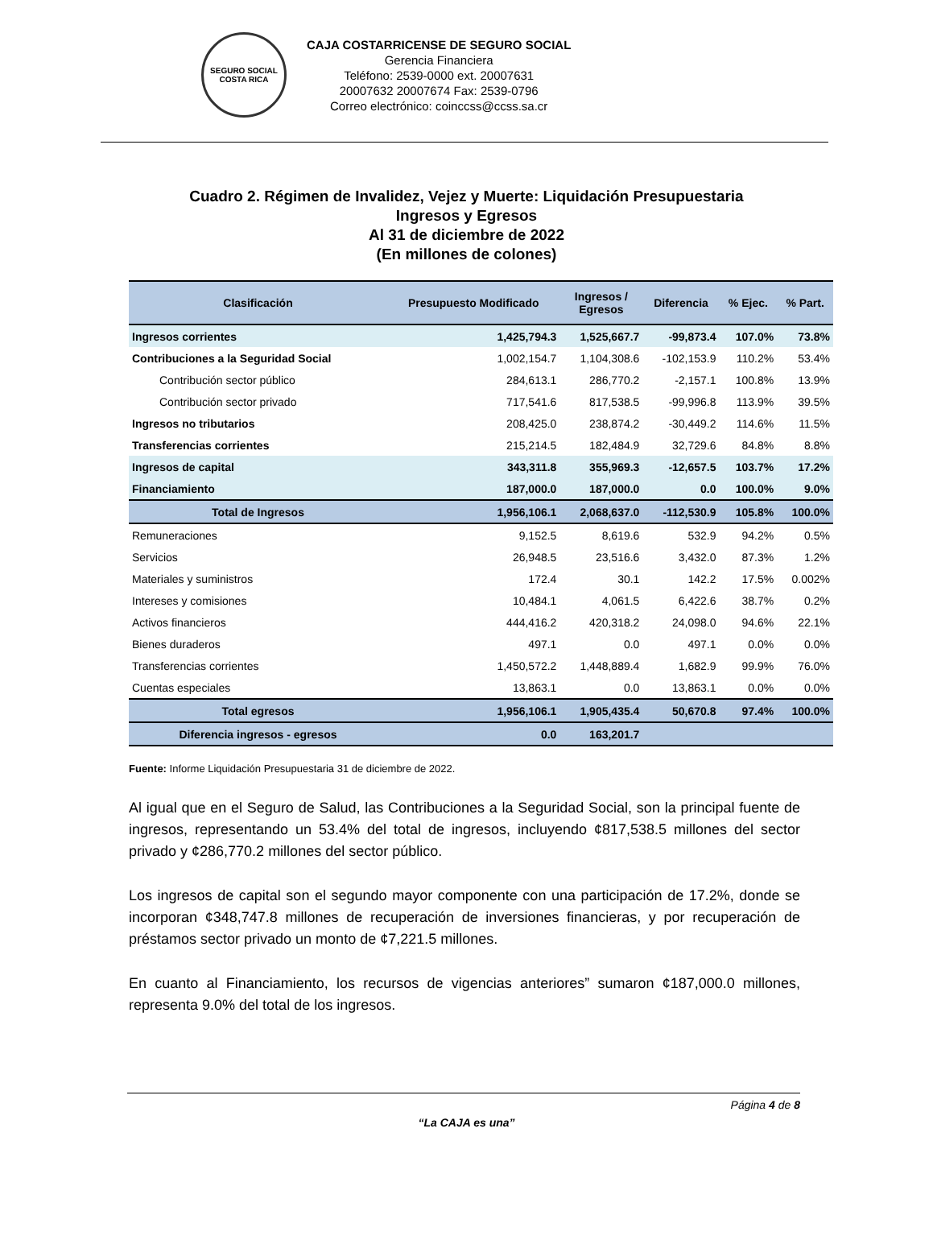SEGURO SOCIAL
COSTA RICA
CAJA COSTARRICENSE DE SEGURO SOCIAL
Gerencia Financiera
Teléfono: 2539-0000 ext. 20007631
20007632 20007674 Fax: 2539-0796
Correo electrónico: coinccss@ccss.sa.cr
Cuadro 2. Régimen de Invalidez, Vejez y Muerte: Liquidación Presupuestaria
Ingresos y Egresos
Al 31 de diciembre de 2022
(En millones de colones)
| Clasificación | Presupuesto Modificado | Ingresos / Egresos | Diferencia | % Ejec. | % Part. |
| --- | --- | --- | --- | --- | --- |
| Ingresos corrientes | 1,425,794.3 | 1,525,667.7 | -99,873.4 | 107.0% | 73.8% |
| Contribuciones a la Seguridad Social | 1,002,154.7 | 1,104,308.6 | -102,153.9 | 110.2% | 53.4% |
| Contribución sector público | 284,613.1 | 286,770.2 | -2,157.1 | 100.8% | 13.9% |
| Contribución sector privado | 717,541.6 | 817,538.5 | -99,996.8 | 113.9% | 39.5% |
| Ingresos no tributarios | 208,425.0 | 238,874.2 | -30,449.2 | 114.6% | 11.5% |
| Transferencias corrientes | 215,214.5 | 182,484.9 | 32,729.6 | 84.8% | 8.8% |
| Ingresos de capital | 343,311.8 | 355,969.3 | -12,657.5 | 103.7% | 17.2% |
| Financiamiento | 187,000.0 | 187,000.0 | 0.0 | 100.0% | 9.0% |
| Total de Ingresos | 1,956,106.1 | 2,068,637.0 | -112,530.9 | 105.8% | 100.0% |
| Remuneraciones | 9,152.5 | 8,619.6 | 532.9 | 94.2% | 0.5% |
| Servicios | 26,948.5 | 23,516.6 | 3,432.0 | 87.3% | 1.2% |
| Materiales y suministros | 172.4 | 30.1 | 142.2 | 17.5% | 0.002% |
| Intereses y comisiones | 10,484.1 | 4,061.5 | 6,422.6 | 38.7% | 0.2% |
| Activos financieros | 444,416.2 | 420,318.2 | 24,098.0 | 94.6% | 22.1% |
| Bienes duraderos | 497.1 | 0.0 | 497.1 | 0.0% | 0.0% |
| Transferencias corrientes | 1,450,572.2 | 1,448,889.4 | 1,682.9 | 99.9% | 76.0% |
| Cuentas especiales | 13,863.1 | 0.0 | 13,863.1 | 0.0% | 0.0% |
| Total egresos | 1,956,106.1 | 1,905,435.4 | 50,670.8 | 97.4% | 100.0% |
| Diferencia ingresos - egresos | 0.0 | 163,201.7 | | | |
Fuente: Informe Liquidación Presupuestaria 31 de diciembre de 2022.
Al igual que en el Seguro de Salud, las Contribuciones a la Seguridad Social, son la principal fuente de ingresos, representando un 53.4% del total de ingresos, incluyendo ¢817,538.5 millones del sector privado y ¢286,770.2 millones del sector público.
Los ingresos de capital son el segundo mayor componente con una participación de 17.2%, donde se incorporan ¢348,747.8 millones de recuperación de inversiones financieras, y por recuperación de préstamos sector privado un monto de ¢7,221.5 millones.
En cuanto al Financiamiento, los recursos de vigencias anteriores” sumaron ¢187,000.0 millones, representa 9.0% del total de los ingresos.
Página 4 de 8
“La CAJA es una”